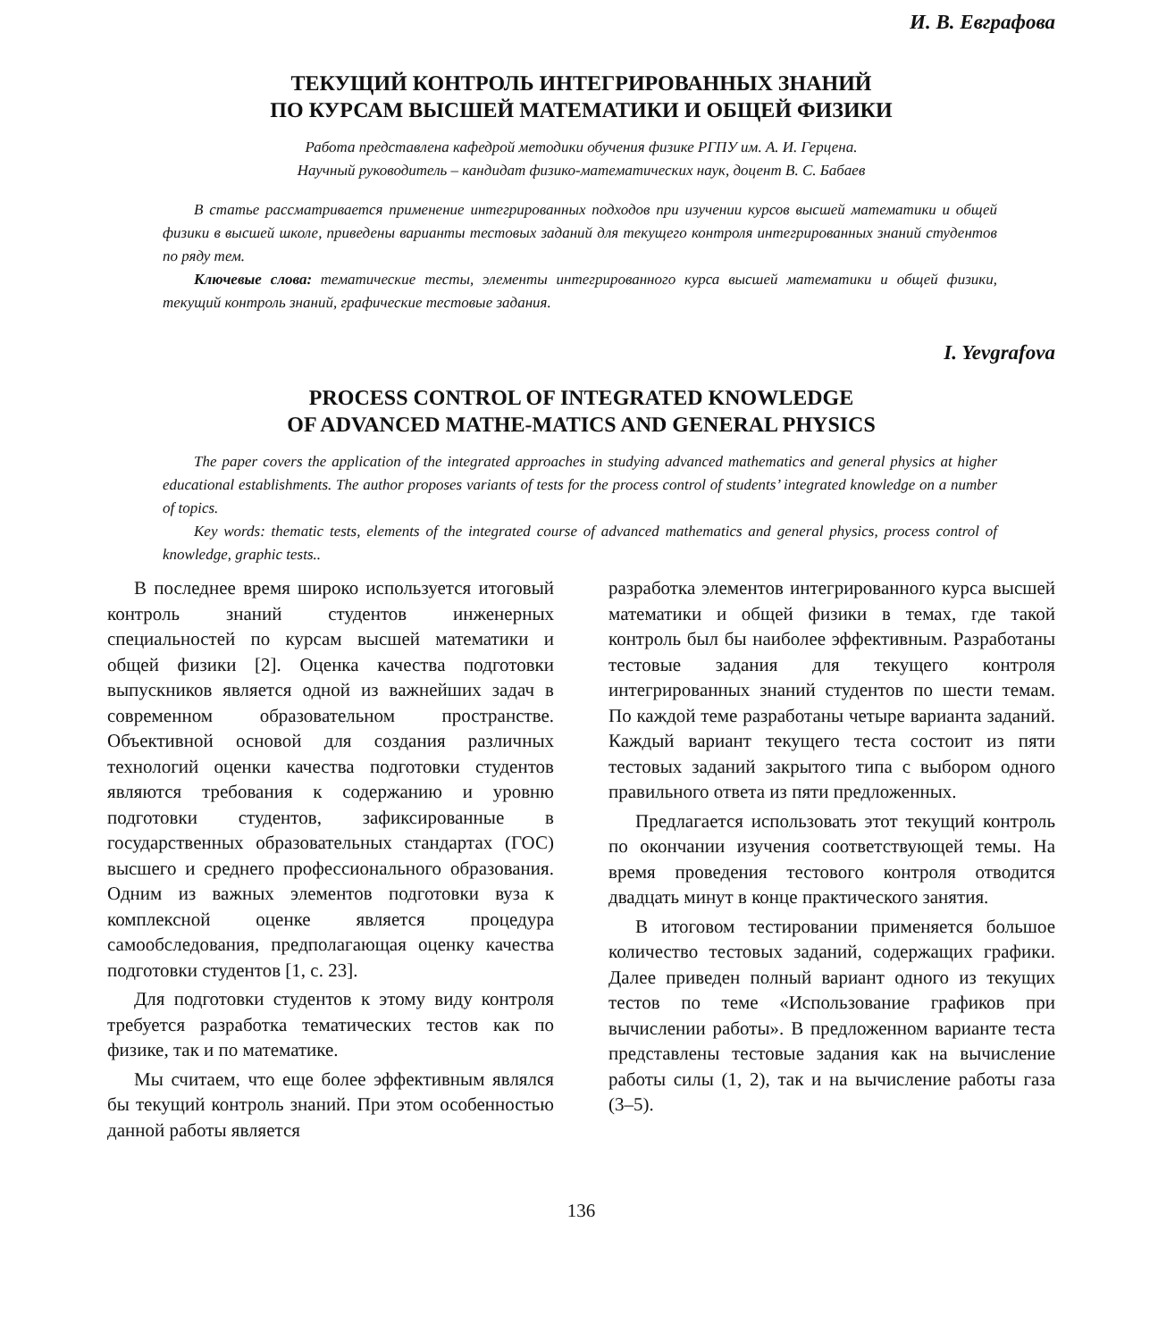И. В. Евграфова
ТЕКУЩИЙ КОНТРОЛЬ ИНТЕГРИРОВАННЫХ ЗНАНИЙ
ПО КУРСАМ ВЫСШЕЙ МАТЕМАТИКИ И ОБЩЕЙ ФИЗИКИ
Работа представлена кафедрой методики обучения физике РГПУ им. А. И. Герцена.
Научный руководитель – кандидат физико-математических наук, доцент В. С. Бабаев
В статье рассматривается применение интегрированных подходов при изучении курсов высшей математики и общей физики в высшей школе, приведены варианты тестовых заданий для текущего контроля интегрированных знаний студентов по ряду тем.
Ключевые слова: тематические тесты, элементы интегрированного курса высшей математики и общей физики, текущий контроль знаний, графические тестовые задания.
I. Yevgrafova
PROCESS CONTROL OF INTEGRATED KNOWLEDGE
OF ADVANCED MATHE-MATICS AND GENERAL PHYSICS
The paper covers the application of the integrated approaches in studying advanced mathematics and general physics at higher educational establishments. The author proposes variants of tests for the process control of students’ integrated knowledge on a number of topics.
Key words: thematic tests, elements of the integrated course of advanced mathematics and general physics, process control of knowledge, graphic tests..
В последнее время широко используется итоговый контроль знаний студентов инженерных специальностей по курсам высшей математики и общей физики [2]. Оценка качества подготовки выпускников является одной из важнейших задач в современном образовательном пространстве. Объективной основой для создания различных технологий оценки качества подготовки студентов являются требования к содержанию и уровню подготовки студентов, зафиксированные в государственных образовательных стандартах (ГОС) высшего и среднего профессионального образования. Одним из важных элементов подготовки вуза к комплексной оценке является процедура самообследования, предполагающая оценку качества подготовки студентов [1, с. 23].
Для подготовки студентов к этому виду контроля требуется разработка тематических тестов как по физике, так и по математике.
Мы считаем, что еще более эффективным являлся бы текущий контроль знаний. При этом особенностью данной работы является
разработка элементов интегрированного курса высшей математики и общей физики в темах, где такой контроль был бы наиболее эффективным. Разработаны тестовые задания для текущего контроля интегрированных знаний студентов по шести темам. По каждой теме разработаны четыре варианта заданий. Каждый вариант текущего теста состоит из пяти тестовых заданий закрытого типа с выбором одного правильного ответа из пяти предложенных.
Предлагается использовать этот текущий контроль по окончании изучения соответствующей темы. На время проведения тестового контроля отводится двадцать минут в конце практического занятия.
В итоговом тестировании применяется большое количество тестовых заданий, содержащих графики. Далее приведен полный вариант одного из текущих тестов по теме «Использование графиков при вычислении работы». В предложенном варианте теста представлены тестовые задания как на вычисление работы силы (1, 2), так и на вычисление работы газа (3–5).
136